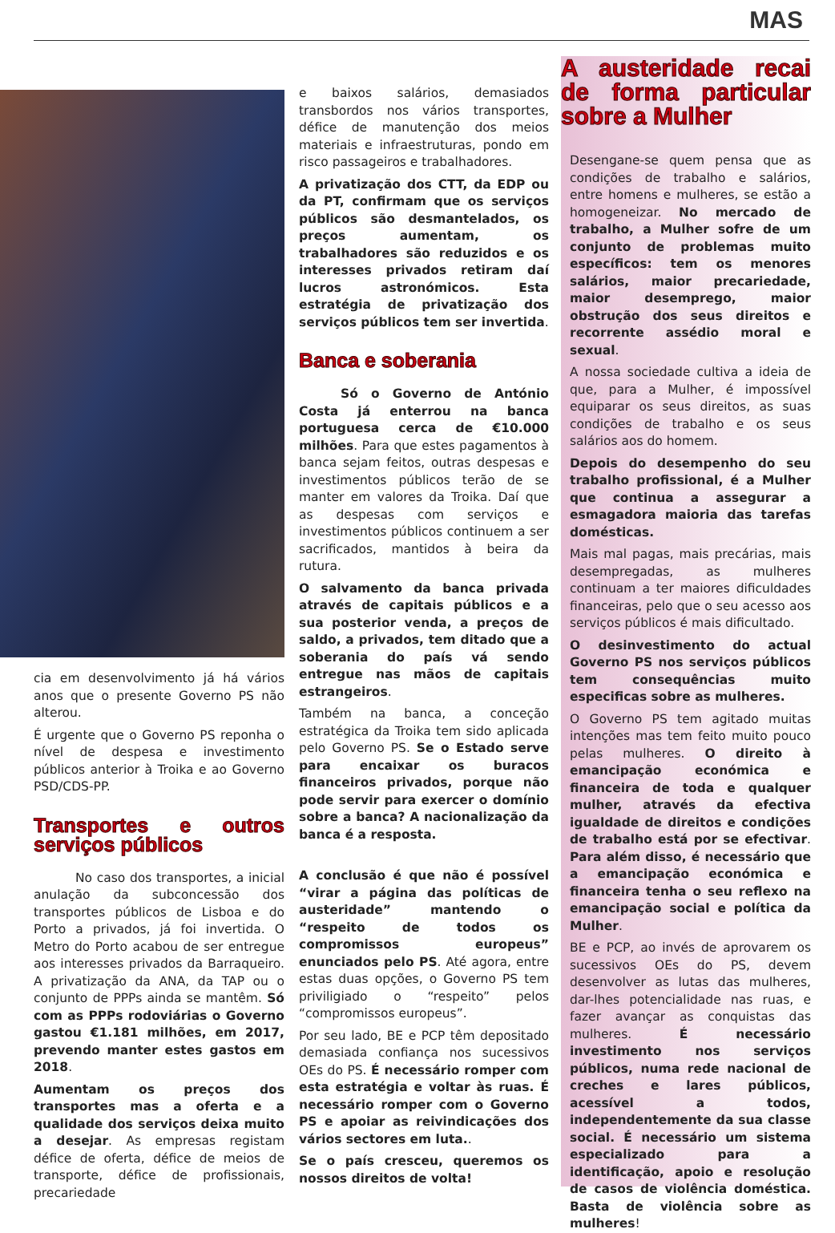MAS
cia em desenvolvimento já há vários anos que o presente Governo PS não alterou.
É urgente que o Governo PS reponha o nível de despesa e investimento públicos anterior à Troika e ao Governo PSD/CDS-PP.
Transportes e outros serviços públicos
No caso dos transportes, a inicial anulação da subconcessão dos transportes públicos de Lisboa e do Porto a privados, já foi invertida. O Metro do Porto acabou de ser entregue aos interesses privados da Barraqueiro. A privatização da ANA, da TAP ou o conjunto de PPPs ainda se mantêm. Só com as PPPs rodoviárias o Governo gastou €1.181 milhões, em 2017, prevendo manter estes gastos em 2018.
Aumentam os preços dos transportes mas a oferta e a qualidade dos serviços deixa muito a desejar. As empresas registam défice de oferta, défice de meios de transporte, défice de profissionais, precariedade
e baixos salários, demasiados transbordos nos vários transportes, défice de manutenção dos meios materiais e infraestruturas, pondo em risco passageiros e trabalhadores.
A privatização dos CTT, da EDP ou da PT, confirmam que os serviços públicos são desmantelados, os preços aumentam, os trabalhadores são reduzidos e os interesses privados retiram daí lucros astronómicos. Esta estratégia de privatização dos serviços públicos tem ser invertida.
Banca e soberania
Só o Governo de António Costa já enterrou na banca portuguesa cerca de €10.000 milhões. Para que estes pagamentos à banca sejam feitos, outras despesas e investimentos públicos terão de se manter em valores da Troika. Daí que as despesas com serviços e investimentos públicos continuem a ser sacrificados, mantidos à beira da rutura.
O salvamento da banca privada através de capitais públicos e a sua posterior venda, a preços de saldo, a privados, tem ditado que a soberania do país vá sendo entregue nas mãos de capitais estrangeiros.
Também na banca, a conceção estratégica da Troika tem sido aplicada pelo Governo PS. Se o Estado serve para encaixar os buracos financeiros privados, porque não pode servir para exercer o domínio sobre a banca? A nacionalização da banca é a resposta.
A conclusão é que não é possível “virar a página das políticas de austeridade” mantendo o “respeito de todos os compromissos europeus” enunciados pelo PS. Até agora, entre estas duas opções, o Governo PS tem priviligiado o “respeito” pelos “compromissos europeus”.
Por seu lado, BE e PCP têm depositado demasiada confiança nos sucessivos OEs do PS. É necessário romper com esta estratégia e voltar às ruas. É necessário romper com o Governo PS e apoiar as reivindicações dos vários sectores em luta..
Se o país cresceu, queremos os nossos direitos de volta!
A austeridade recai de forma particular sobre a Mulher
Desengane-se quem pensa que as condições de trabalho e salários, entre homens e mulheres, se estão a homogeneizar. No mercado de trabalho, a Mulher sofre de um conjunto de problemas muito específicos: tem os menores salários, maior precariedade, maior desemprego, maior obstrução dos seus direitos e recorrente assédio moral e sexual.
A nossa sociedade cultiva a ideia de que, para a Mulher, é impossível equiparar os seus direitos, as suas condições de trabalho e os seus salários aos do homem.
Depois do desempenho do seu trabalho profissional, é a Mulher que continua a assegurar a esmagadora maioria das tarefas domésticas.
Mais mal pagas, mais precárias, mais desempregadas, as mulheres continuam a ter maiores dificuldades financeiras, pelo que o seu acesso aos serviços públicos é mais dificultado.
O desinvestimento do actual Governo PS nos serviços públicos tem consequências muito especificas sobre as mulheres.
O Governo PS tem agitado muitas intenções mas tem feito muito pouco pelas mulheres. O direito à emancipação económica e financeira de toda e qualquer mulher, através da efectiva igualdade de direitos e condições de trabalho está por se efectivar. Para além disso, é necessário que a emancipação económica e financeira tenha o seu reflexo na emancipação social e política da Mulher.
BE e PCP, ao invés de aprovarem os sucessivos OEs do PS, devem desenvolver as lutas das mulheres, dar-lhes potencialidade nas ruas, e fazer avançar as conquistas das mulheres. É necessário investimento nos serviços públicos, numa rede nacional de creches e lares públicos, acessível a todos, independentemente da sua classe social. É necessário um sistema especializado para a identificação, apoio e resolução de casos de violência doméstica. Basta de violência sobre as mulheres!